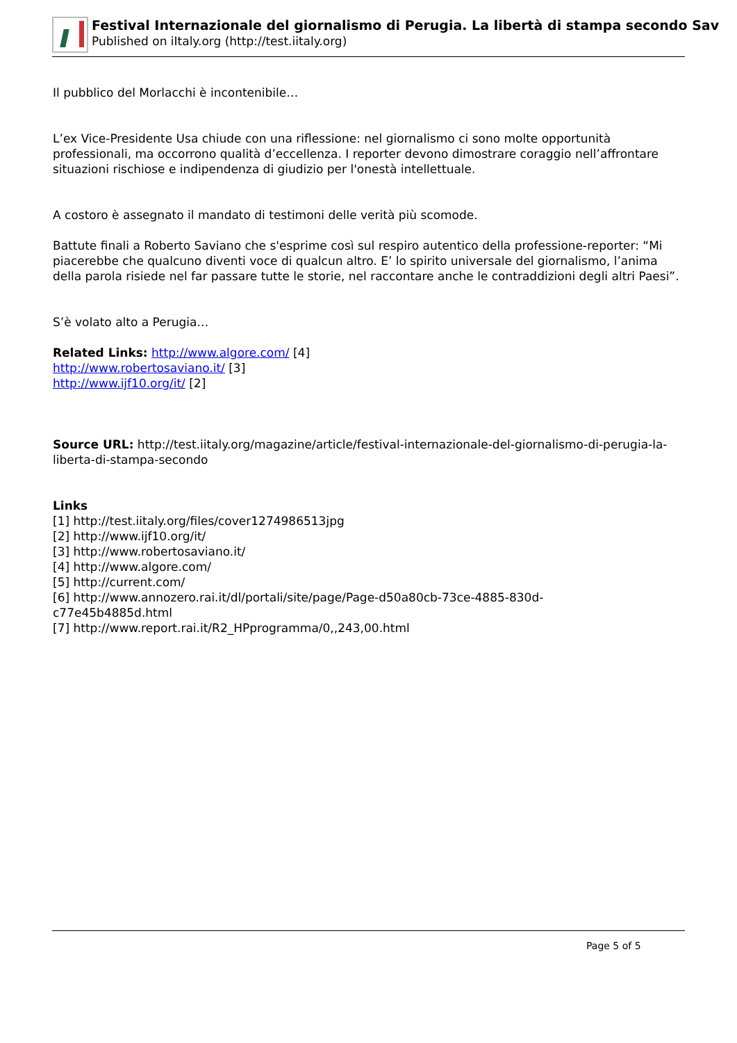Festival Internazionale del giornalismo di Perugia. La libertà di stampa secondo Sav
Published on iItaly.org (http://test.iitaly.org)
Il pubblico del Morlacchi è incontenibile…
L’ex Vice-Presidente Usa chiude con una riflessione: nel giornalismo ci sono molte opportunità professionali, ma occorrono qualità d’eccellenza. I reporter devono dimostrare coraggio nell’affrontare situazioni rischiose e indipendenza di giudizio per l'onestà intellettuale.
A costoro è assegnato il mandato di testimoni delle verità più scomode.
Battute finali a Roberto Saviano che s'esprime così sul respiro autentico della professione-reporter: “Mi piacerebbe che qualcuno diventi voce di qualcun altro. E’ lo spirito universale del giornalismo, l’anima della parola risiede nel far passare tutte le storie, nel raccontare anche le contraddizioni degli altri Paesi”.
S’è volato alto a Perugia…
Related Links: http://www.algore.com/ [4]
http://www.robertosaviano.it/ [3]
http://www.ijf10.org/it/ [2]
Source URL: http://test.iitaly.org/magazine/article/festival-internazionale-del-giornalismo-di-perugia-la-liberta-di-stampa-secondo
Links
[1] http://test.iitaly.org/files/cover1274986513jpg
[2] http://www.ijf10.org/it/
[3] http://www.robertosaviano.it/
[4] http://www.algore.com/
[5] http://current.com/
[6] http://www.annozero.rai.it/dl/portali/site/page/Page-d50a80cb-73ce-4885-830d-
c77e45b4885d.html
[7] http://www.report.rai.it/R2_HPprogramma/0,,243,00.html
Page 5 of 5